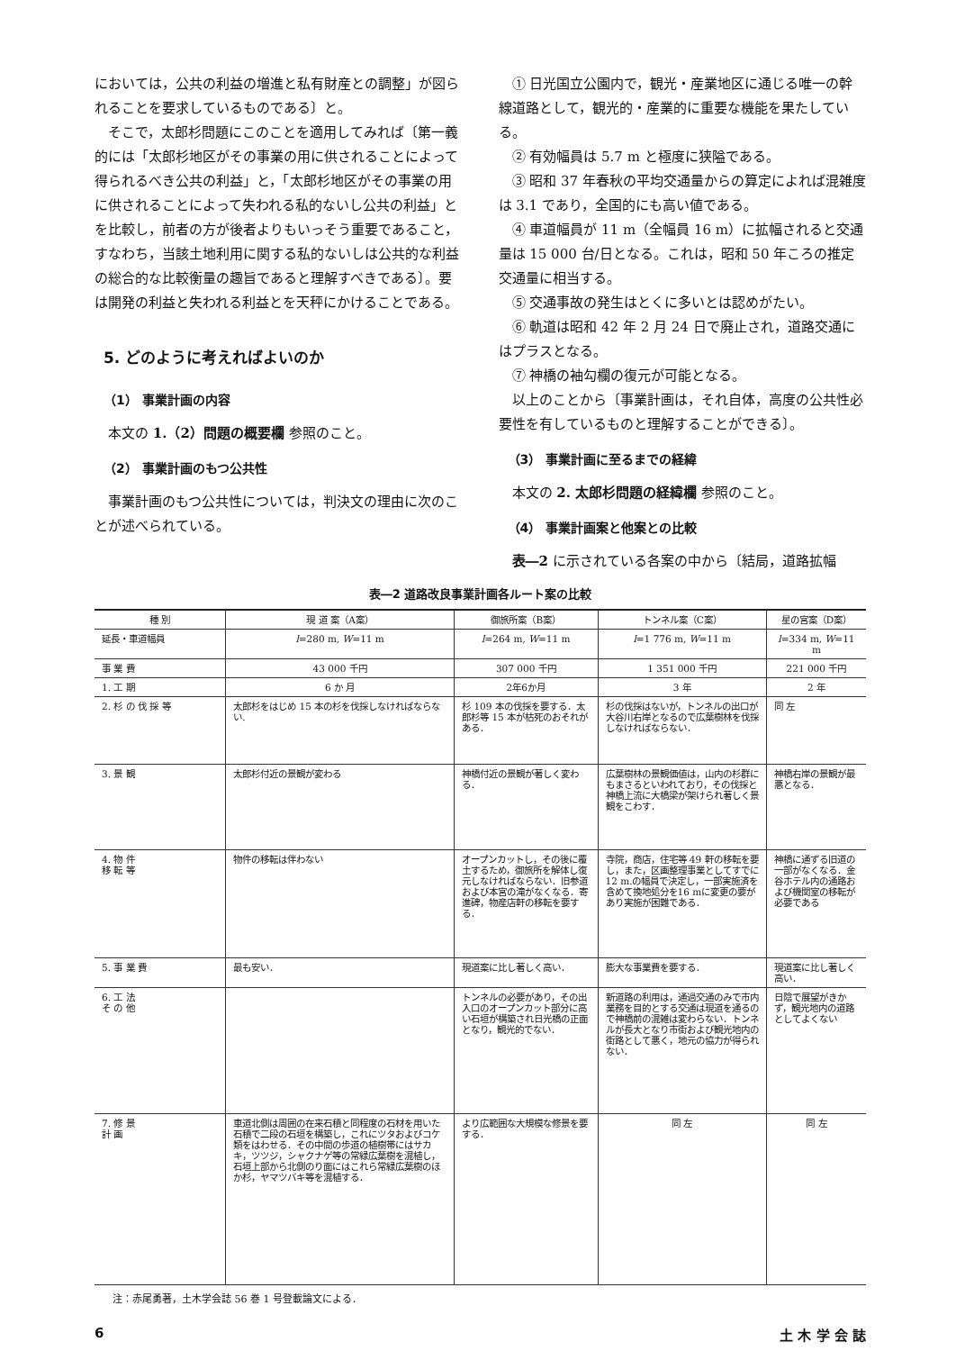においては，公共の利益の増進と私有財産との調整」が図られることを要求しているものである〕と。
そこで，太郎杉問題にこのことを適用してみれば〔第一義的には「太郎杉地区がその事業の用に供されることによって得られるべき公共の利益」と，「太郎杉地区がその事業の用に供されることによって失われる私的ないし公共の利益」とを比較し，前者の方が後者よりもいっそう重要であること，すなわち，当該土地利用に関する私的ないしは公共的な利益の総合的な比較衡量の趣旨であると理解すべきである〕。要は開発の利益と失われる利益とを天秤にかけることである。
5. どのように考えればよいのか
（1） 事業計画の内容
本文の 1.（2）問題の概要欄 参照のこと。
（2） 事業計画のもつ公共性
事業計画のもつ公共性については，判決文の理由に次のことが述べられている。
① 日光国立公園内で，観光・産業地区に通じる唯一の幹線道路として，観光的・産業的に重要な機能を果たしている。
② 有効幅員は 5.7 m と極度に狭隘である。
③ 昭和 37 年春秋の平均交通量からの算定によれば混雑度は 3.1 であり，全国的にも高い値である。
④ 車道幅員が 11 m（全幅員 16 m）に拡幅されると交通量は 15 000 台/日となる。これは，昭和 50 年ころの推定交通量に相当する。
⑤ 交通事故の発生はとくに多いとは認めがたい。
⑥ 軌道は昭和 42 年 2 月 24 日で廃止され，道路交通にはプラスとなる。
⑦ 神橋の袖勾欄の復元が可能となる。
以上のことから〔事業計画は，それ自体，高度の公共性必要性を有しているものと理解することができる〕。
（3） 事業計画に至るまでの経緯
本文の 2. 太郎杉問題の経緯欄 参照のこと。
（4） 事業計画案と他案との比較
表―2 に示されている各案の中から〔結局，道路拡幅
表―2 道路改良事業計画各ルート案の比較
| 種 別 | 現 道 案（A案） | 御旅所案（B案） | トンネル案（C案） | 星の宮案（D案） |
| --- | --- | --- | --- | --- |
| 延長・車道幅員 | l =280 m, W =11 m | l =264 m, W =11 m | l =1 776 m, W =11 m | l =334 m, W =11 m |
| 事 業 費 | 43 000 千円 | 307 000 千円 | 1 351 000 千円 | 221 000 千円 |
| 1. 工 期 | 6 か 月 | 2年6か月 | 3 年 | 2 年 |
| 2. 杉 の 伐 採 等 | 太郎杉をはじめ 15 本の杉を伐採しなければならない. | 杉 109 本の伐採を要する．太郎杉等 15 本が枯死のおそれがある． | 杉の伐採はないが，トンネルの出口が大谷川右岸となるので広葉樹林を伐採しなければならない． | 同 左 |
| 3. 景 観 | 太郎杉付近の景観が変わる | 神橋付近の景観が著しく変わる． | 広葉樹林の景観価値は，山内の杉群にもまさるといわれており，その伐採と神橋上流に大橋梁が架けられ著しく景観をこわす． | 神橋右岸の景観が最悪となる． |
| 4. 物 件 移 転 等 | 物件の移転は伴わない | オープンカットし，その後に覆土するため，御旅所を解体し復元しなければならない．旧参道および本宮の滝がなくなる．寄進碑，物産店軒の移転を要する． | 寺院，商店，住宅等 49 軒の移転を要し，また，区画整理事業としてすでに 12 m.の幅員で決定し，一部実施済を含めて換地処分を16 mに変更の要があり実施が困難である． | 神橋に通ずる旧道の一部がなくなる．金谷ホテル内の通路および機関室の移転が必要である |
| 5. 事 業 費 | 最も安い． | 現道案に比し著しく高い． | 膨大な事業費を要する． | 現道案に比し著しく高い． |
| 6. 工 法 そ の 他 | | トンネルの必要があり，その出入口のオープンカット部分に高い石垣が構築され日光橋の正面となり，観光的でない． | 新道路の利用は，通過交通のみで市内業務を目的とする交通は現道を通るので神橋前の混雑は変わらない．トンネルが長大となり市街および観光地内の街路として悪く，地元の協力が得られない． | 日陰で展望がきかず，観光地内の道路としてよくない |
| 7. 修 景 計 画 | 車道北側は周囲の在来石積と同程度の石材を用いた石積で二段の石垣を構築し，これにツタおよびコケ類をはわせる．その中間の歩道の植樹帯にはサカキ，ツツジ，シャクナゲ等の常緑広葉樹を混植し，石垣上部から北側のり面にはこれら常緑広葉樹のほか杉，ヤマツバキ等を混植する． | より広範囲な大規模な修景を要する． | 同 左 | 同 左 |
注：赤尾勇著，土木学会誌 56 巻 1 号登載論文による．
6 土 木 学 会 誌